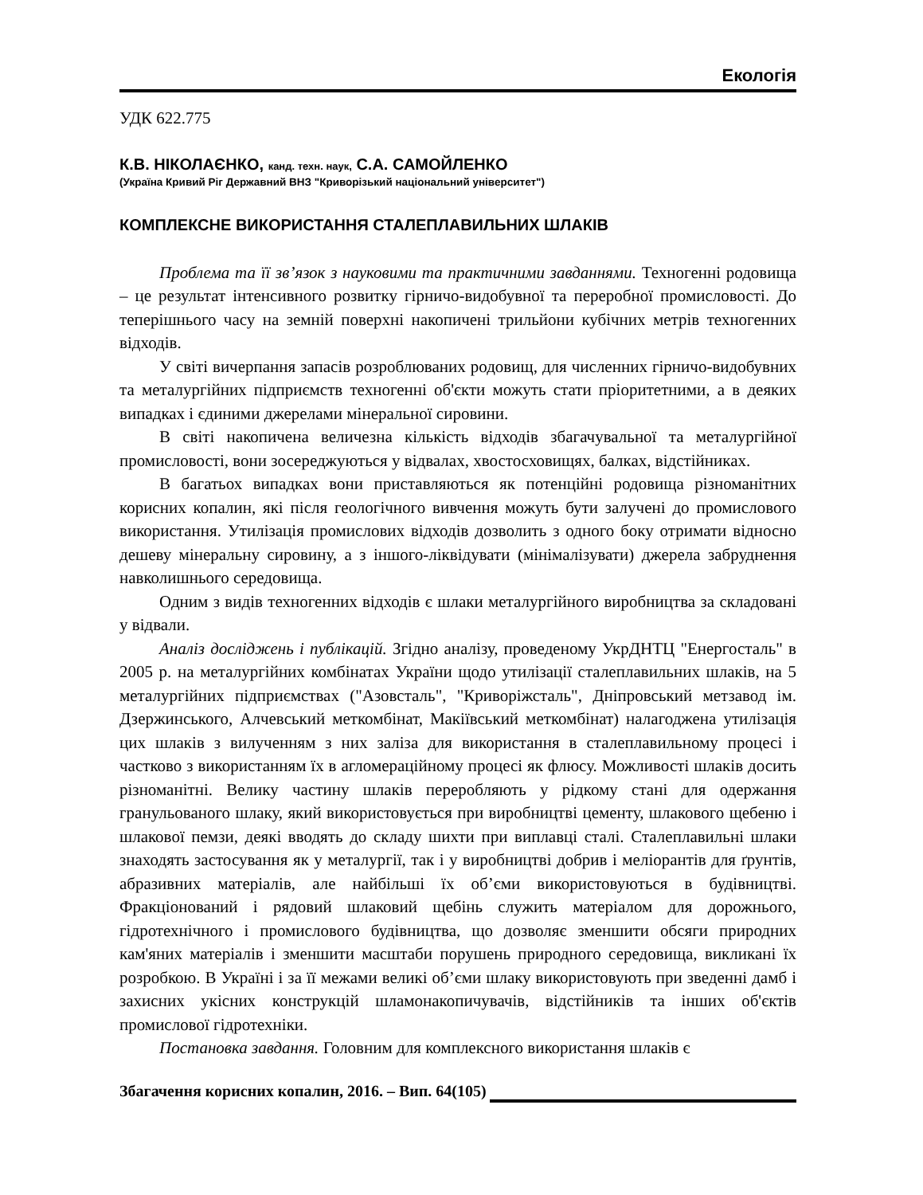Екологія
УДК 622.775
К.В. НІКОЛАЄНКО, канд. техн. наук, С.А. САМОЙЛЕНКО
(Україна Кривий Ріг Державний ВНЗ "Криворізький національний університет")
КОМПЛЕКСНЕ ВИКОРИСТАННЯ СТАЛЕПЛАВИЛЬНИХ ШЛАКІВ
Проблема та її зв’язок з науковими та практичними завданнями. Техногенні родовища – це результат інтенсивного розвитку гірничо-видобувної та переробної промисловості. До теперішнього часу на земній поверхні накопичені трильйони кубічних метрів техногенних відходів.
У світі вичерпання запасів розроблюваних родовищ, для численних гірничо-видобувних та металургійних підприємств техногенні об'єкти можуть стати пріоритетними, а в деяких випадках і єдиними джерелами мінеральної сировини.
В світі накопичена величезна кількість відходів збагачувальної та металургійної промисловості, вони зосереджуються у відвалах, хвостосховищях, балках, відстійниках.
В багатьох випадках вони приставляються як потенційні родовища різноманітних корисних копалин, які після геологічного вивчення можуть бути залучені до промислового використання. Утилізація промислових відходів дозволить з одного боку отримати відносно дешеву мінеральну сировину, а з іншого-ліквідувати (мінімалізувати) джерела забруднення навколишнього середовища.
Одним з видів техногенних відходів є шлаки металургійного виробництва за складовані у відвали.
Аналіз досліджень і публікацій. Згідно аналізу, проведеному УкрДНТЦ "Енергосталь" в 2005 р. на металургійних комбінатах України щодо утилізації сталеплавильних шлаків, на 5 металургійних підприємствах ("Азовсталь", "Криворіжсталь", Дніпровський метзавод ім. Дзержинського, Алчевський меткомбінат, Макіївський меткомбінат) налагоджена утилізація цих шлаків з вилученням з них заліза для використання в сталеплавильному процесі і частково з використанням їх в агломераційному процесі як флюсу. Можливості шлаків досить різноманітні. Велику частину шлаків переробляють у рідкому стані для одержання гранульованого шлаку, який використовується при виробництві цементу, шлакового щебеню і шлакової пемзи, деякі вводять до складу шихти при виплавці сталі. Сталеплавильні шлаки знаходять застосування як у металургії, так і у виробництві добрив і меліорантів для ґрунтів, абразивних матеріалів, але найбільші їх об’єми використовуються в будівництві. Фракціонований і рядовий шлаковий щебінь служить матеріалом для дорожнього, гідротехнічного і промислового будівництва, що дозволяє зменшити обсяги природних кам'яних матеріалів і зменшити масштаби порушень природного середовища, викликані їх розробкою. В Україні і за її межами великі об’єми шлаку використовують при зведенні дамб і захисних укісних конструкцій шламонакопичувачів, відстійників та інших об'єктів промислової гідротехніки.
Постановка завдання. Головним для комплексного використання шлаків є
Збагачення корисних копалин, 2016. – Вип. 64(105)